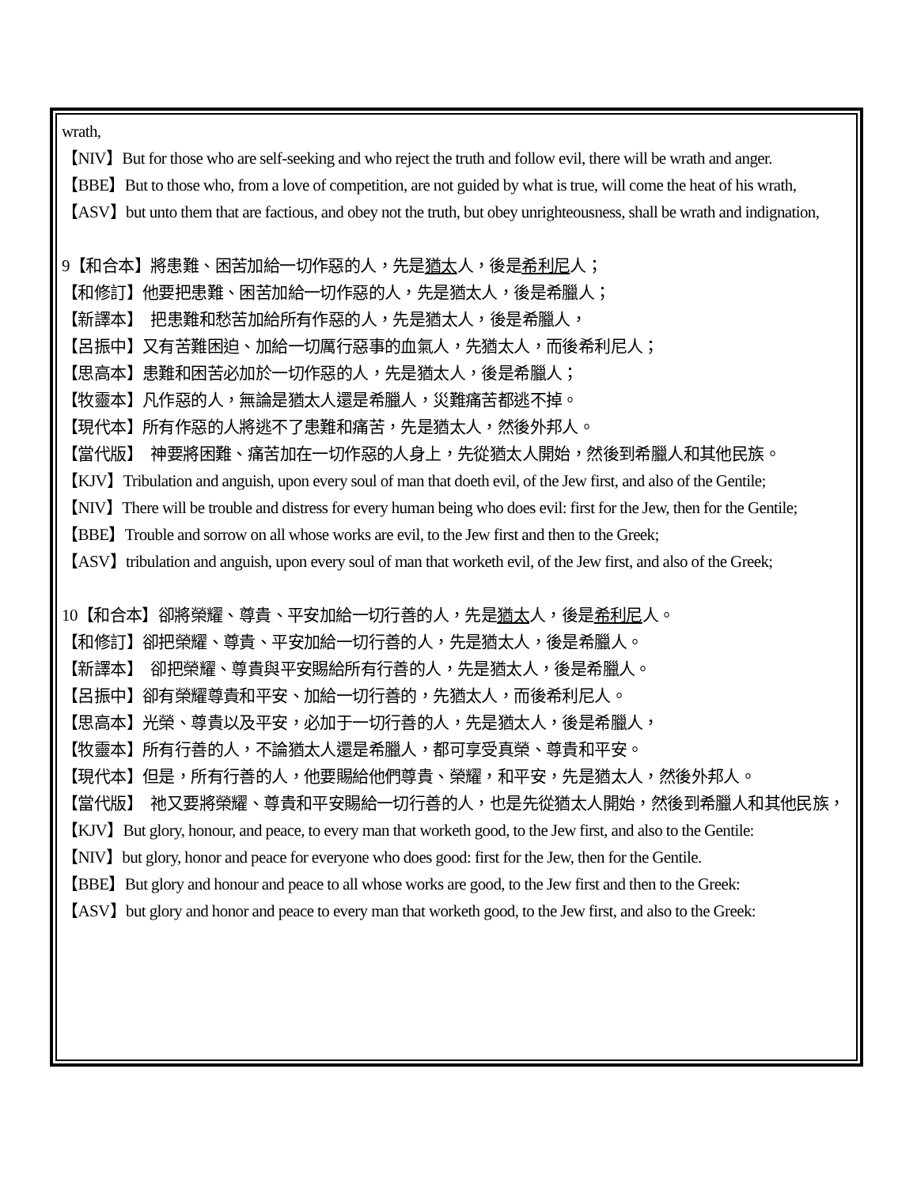wrath,
【NIV】But for those who are self-seeking and who reject the truth and follow evil, there will be wrath and anger.
【BBE】But to those who, from a love of competition, are not guided by what is true, will come the heat of his wrath,
【ASV】but unto them that are factious, and obey not the truth, but obey unrighteousness, shall be wrath and indignation,
9【和合本】將患難、困苦加給一切作惡的人，先是猶太人，後是希利尼人；
【和修訂】他要把患難、困苦加給一切作惡的人，先是猶太人，後是希臘人；
【新譯本】　把患難和愁苦加給所有作惡的人，先是猶太人，後是希臘人，
【呂振中】又有苦難困迫、加給一切厲行惡事的血氣人，先猶太人，而後希利尼人；
【思高本】患難和困苦必加於一切作惡的人，先是猶太人，後是希臘人；
【牧靈本】凡作惡的人，無論是猶太人還是希臘人，災難痛苦都逃不掉。
【現代本】所有作惡的人將逃不了患難和痛苦，先是猶太人，然後外邦人。
【當代版】　神要將困難、痛苦加在一切作惡的人身上，先從猶太人開始，然後到希臘人和其他民族。
【KJV】Tribulation and anguish, upon every soul of man that doeth evil, of the Jew first, and also of the Gentile;
【NIV】There will be trouble and distress for every human being who does evil: first for the Jew, then for the Gentile;
【BBE】Trouble and sorrow on all whose works are evil, to the Jew first and then to the Greek;
【ASV】tribulation and anguish, upon every soul of man that worketh evil, of the Jew first, and also of the Greek;
10【和合本】卻將榮耀、尊貴、平安加給一切行善的人，先是猶太人，後是希利尼人。
【和修訂】卻把榮耀、尊貴、平安加給一切行善的人，先是猶太人，後是希臘人。
【新譯本】　卻把榮耀、尊貴與平安賜給所有行善的人，先是猶太人，後是希臘人。
【呂振中】卻有榮耀尊貴和平安、加給一切行善的，先猶太人，而後希利尼人。
【思高本】光榮、尊貴以及平安，必加于一切行善的人，先是猶太人，後是希臘人，
【牧靈本】所有行善的人，不論猶太人還是希臘人，都可享受真榮、尊貴和平安。
【現代本】但是，所有行善的人，他要賜給他們尊貴、榮耀，和平安，先是猶太人，然後外邦人。
【當代版】　祂又要將榮耀、尊貴和平安賜給一切行善的人，也是先從猶太人開始，然後到希臘人和其他民族，
【KJV】But glory, honour, and peace, to every man that worketh good, to the Jew first, and also to the Gentile:
【NIV】but glory, honor and peace for everyone who does good: first for the Jew, then for the Gentile.
【BBE】But glory and honour and peace to all whose works are good, to the Jew first and then to the Greek:
【ASV】but glory and honor and peace to every man that worketh good, to the Jew first, and also to the Greek: